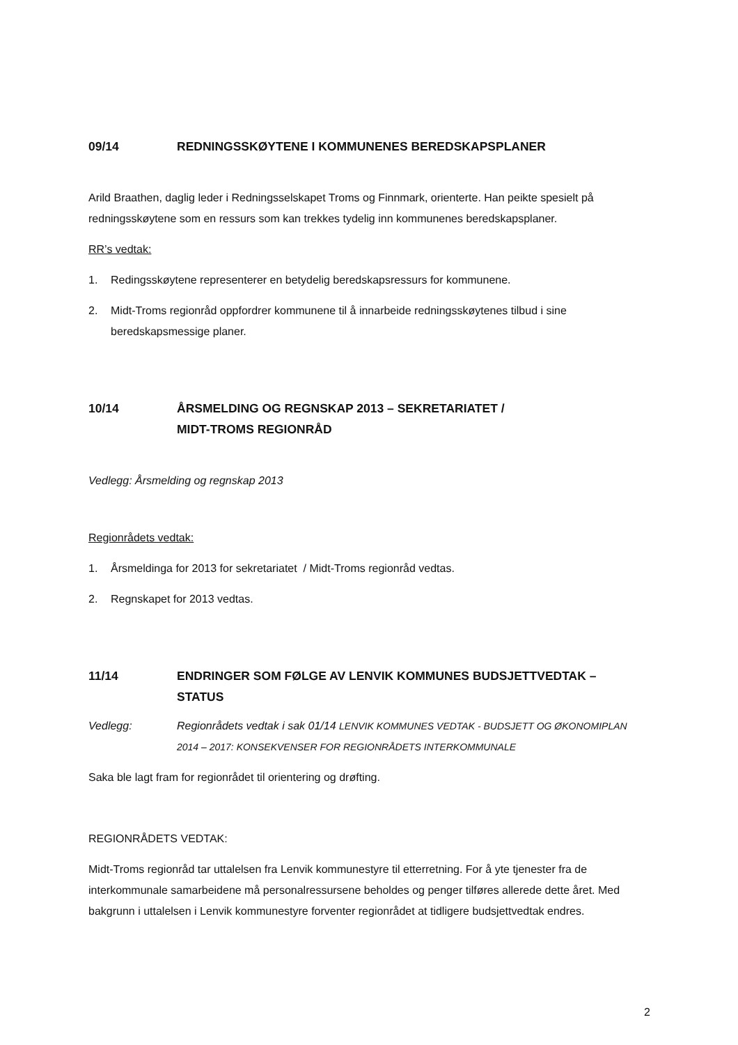09/14 REDNINGSSKØYTENE I KOMMUNENES BEREDSKAPSPLANER
Arild Braathen, daglig leder i Redningsselskapet Troms og Finnmark, orienterte. Han peikte spesielt på redningsskøytene som en ressurs som kan trekkes tydelig inn kommunenes beredskapsplaner.
RR’s vedtak:
1. Redingsskøytene representerer en betydelig beredskapsressurs for kommunene.
2. Midt-Troms regionråd oppfordrer kommunene til å innarbeide redningsskøytenes tilbud i sine beredskapsmessige planer.
10/14 ÅRSMELDING OG REGNSKAP 2013 – SEKRETARIATET /
MIDT-TROMS REGIONRÅD
Vedlegg: Årsmelding og regnskap 2013
Regionrådets vedtak:
1. Årsmeldinga for 2013 for sekretariatet / Midt-Troms regionråd vedtas.
2. Regnskapet for 2013 vedtas.
11/14 ENDRINGER SOM FØLGE AV LENVIK KOMMUNES BUDSJETTVEDTAK –
STATUS
Vedlegg: Regionrådets vedtak i sak 01/14 LENVIK KOMMUNES VEDTAK - BUDSJETT OG ØKONOMIPLAN 2014 – 2017: KONSEKVENSER FOR REGIONRÅDETS INTERKOMMUNALE
Saka ble lagt fram for regionrådet til orientering og drøfting.
REGIONRÅDETS VEDTAK:
Midt-Troms regionråd tar uttalelsen fra Lenvik kommunestyre til etterretning. For å yte tjenester fra de interkommunale samarbeidene må personalressursene beholdes og penger tilføres allerede dette året. Med bakgrunn i uttalelsen i Lenvik kommunestyre forventer regionrådet at tidligere budsjettvedtak endres.
2